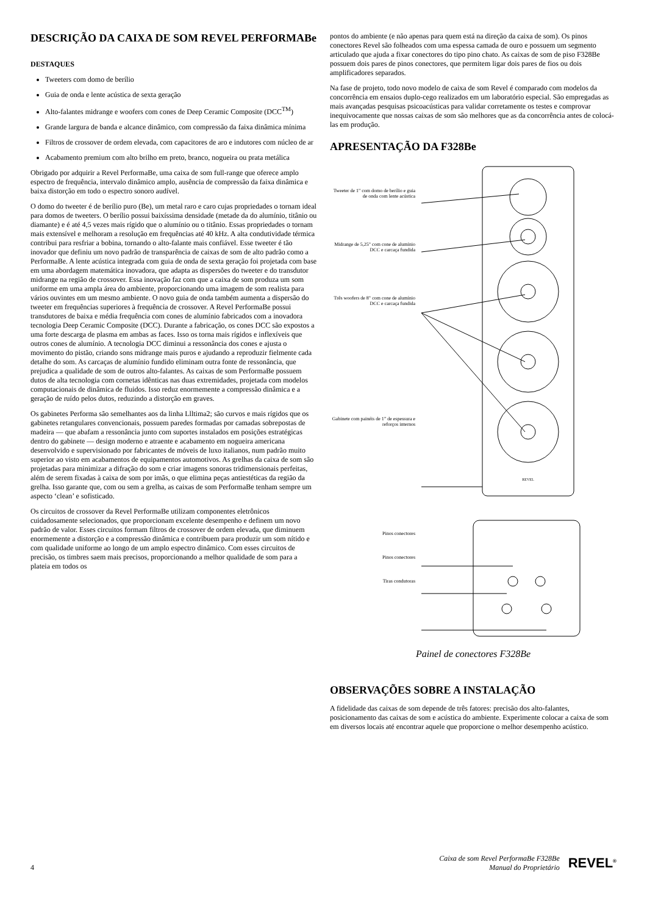DESCRIÇÃO DA CAIXA DE SOM REVEL PERFORMABe
DESTAQUES
Tweeters com domo de berílio
Guia de onda e lente acústica de sexta geração
Alto-falantes midrange e woofers com cones de Deep Ceramic Composite (DCC<sup>TM</sup>)
Grande largura de banda e alcance dinâmico, com compressão da faixa dinâmica mínima
Filtros de crossover de ordem elevada, com capacitores de aro e indutores com núcleo de ar
Acabamento premium com alto brilho em preto, branco, nogueira ou prata metálica
Obrigado por adquirir a Revel PerformaBe, uma caixa de som full-range que oferece amplo espectro de frequência, intervalo dinâmico amplo, ausência de compressão da faixa dinâmica e baixa distorção em todo o espectro sonoro audível.
O domo do tweeter é de berílio puro (Be), um metal raro e caro cujas propriedades o tornam ideal para domos de tweeters. O berílio possui baixíssima densidade (metade da do alumínio, titânio ou diamante) e é até 4,5 vezes mais rígido que o alumínio ou o titânio. Essas propriedades o tornam mais extensível e melhoram a resolução em frequências até 40 kHz. A alta condutividade térmica contribui para resfriar a bobina, tornando o alto-falante mais confiável. Esse tweeter é tão inovador que definiu um novo padrão de transparência de caixas de som de alto padrão como a PerformaBe. A lente acústica integrada com guia de onda de sexta geração foi projetada com base em uma abordagem matemática inovadora, que adapta as dispersões do tweeter e do transdutor midrange na região de crossover. Essa inovação faz com que a caixa de som produza um som uniforme em uma ampla área do ambiente, proporcionando uma imagem de som realista para vários ouvintes em um mesmo ambiente. O novo guia de onda também aumenta a dispersão do tweeter em frequências superiores à frequência de crossover. A Revel PerformaBe possui transdutores de baixa e média frequência com cones de alumínio fabricados com a inovadora tecnologia Deep Ceramic Composite (DCC). Durante a fabricação, os cones DCC são expostos a uma forte descarga de plasma em ambas as faces. Isso os torna mais rígidos e inflexíveis que outros cones de alumínio. A tecnologia DCC diminui a ressonância dos cones e ajusta o movimento do pistão, criando sons midrange mais puros e ajudando a reproduzir fielmente cada detalhe do som. As carcaças de alumínio fundido eliminam outra fonte de ressonância, que prejudica a qualidade de som de outros alto-falantes. As caixas de som PerformaBe possuem dutos de alta tecnologia com cornetas idênticas nas duas extremidades, projetada com modelos computacionais de dinâmica de fluidos. Isso reduz enormemente a compressão dinâmica e a geração de ruído pelos dutos, reduzindo a distorção em graves.
Os gabinetes Performa são semelhantes aos da linha Llltima2; são curvos e mais rígidos que os gabinetes retangulares convencionais, possuem paredes formadas por camadas sobrepostas de madeira — que abafam a ressonância junto com suportes instalados em posições estratégicas dentro do gabinete — design moderno e atraente e acabamento em nogueira americana desenvolvido e supervisionado por fabricantes de móveis de luxo italianos, num padrão muito superior ao visto em acabamentos de equipamentos automotivos. As grelhas da caixa de som são projetadas para minimizar a difração do som e criar imagens sonoras tridimensionais perfeitas, além de serem fixadas à caixa de som por imãs, o que elimina peças antiestéticas da região da grelha. Isso garante que, com ou sem a grelha, as caixas de som PerformaBe tenham sempre um aspecto ‘clean’ e sofisticado.
Os circuitos de crossover da Revel PerformaBe utilizam componentes eletrônicos cuidadosamente selecionados, que proporcionam excelente desempenho e definem um novo padrão de valor. Esses circuitos formam filtros de crossover de ordem elevada, que diminuem enormemente a distorção e a compressão dinâmica e contribuem para produzir um som nítido e com qualidade uniforme ao longo de um amplo espectro dinâmico. Com esses circuitos de precisão, os timbres saem mais precisos, proporcionando a melhor qualidade de som para a plateia em todos os
pontos do ambiente (e não apenas para quem está na direção da caixa de som). Os pinos conectores Revel são folheados com uma espessa camada de ouro e possuem um segmento articulado que ajuda a fixar conectores do tipo pino chato. As caixas de som de piso F328Be possuem dois pares de pinos conectores, que permitem ligar dois pares de fios ou dois amplificadores separados.
Na fase de projeto, todo novo modelo de caixa de som Revel é comparado com modelos da concorrência em ensaios duplo-cego realizados em um laboratório especial. São empregadas as mais avançadas pesquisas psicoacústicas para validar corretamente os testes e comprovar inequivocamente que nossas caixas de som são melhores que as da concorrência antes de colocá-las em produção.
APRESENTAÇÃO DA F328Be
Tweeter de 1" com domo de berílio e guia de onda com lente acústica
Midrange de 5,25" com cone de alumínio DCC e carcaça fundida
Três woofers de 8" com cone de alumínio DCC e carcaça fundida
Gabinete com painéis de 1” de espessura e reforços internos
Pinos conectores
Pinos conectores
Tiras condutoras
REVEL
Painel de conectores F328Be
OBSERVAÇÕES SOBRE A INSTALAÇÃO
A fidelidade das caixas de som depende de três fatores: precisão dos alto-falantes, posicionamento das caixas de som e acústica do ambiente. Experimente colocar a caixa de som em diversos locais até encontrar aquele que proporcione o melhor desempenho acústico.
4
Caixa de som Revel PerformaBe F328Be
Manual do Proprietário
REVEL<sup>®</sup>